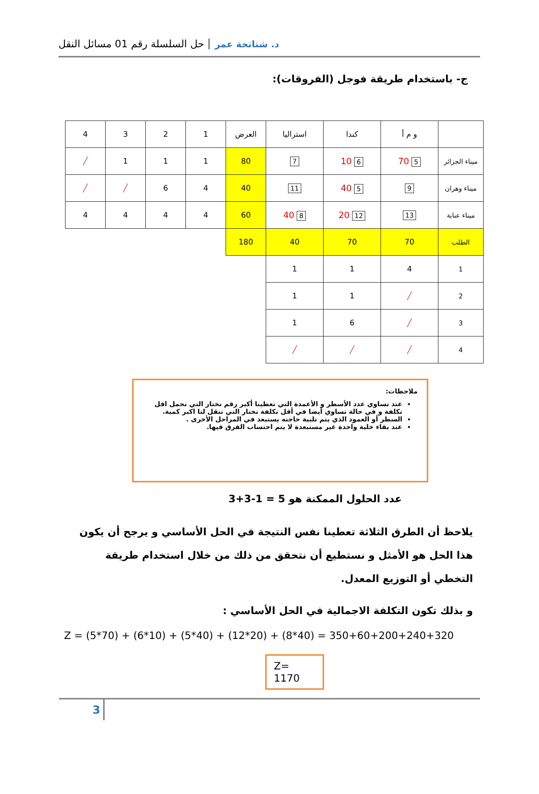د. شتاتحة عمر حل السلسلة رقم 01 مسائل النقل
ج- باستخدام طريقة فوجل (الفروقات):
| | و م أ | كندا | استراليا | العرض | 1 | 2 | 3 | 4 |
| ميناء الجزائر | 5 70 | 6 10 | 7 | 80 | 1 | 1 | 1 | ╱ |
| ميناء وهران | 9 | 5 40 | 11 | 40 | 4 | 6 | ╱ | ╱ |
| ميناء عنابة | 13 | 12 20 | 8 40 | 60 | 4 | 4 | 4 | 4 |
| الطلب | 70 | 70 | 40 | 180 | | | | |
| 1 | 4 | 1 | 1 | | | | | |
| 2 | ╱ | 1 | 1 | | | | | |
| 3 | ╱ | 6 | 1 | | | | | |
| 4 | ╱ | ╱ | ╱ | | | | | |
ملاحظات:
عند تساوي عدد الأسطر و الأعمدة التي تعطينا أكبر رقم نختار التي تحمل اقل تكلفة و في حالة تساوي أيضا في أقل تكلفة نختار التي تنقل لنا اكبر كمية.
السطر أو العمود الذي يتم تلبية حاجته يستبعد في المراحل الأخرى .
عند بقاء خلية واحدة غير مستبعدة لا يتم احتساب الفرق فيها.
عدد الحلول الممكنة هو 5 = 1-3+3
يلاحظ أن الطرق الثلاثة تعطينا نفس النتيجة في الحل الأساسي و يرجح أن يكون هذا الحل هو الأمثل و نستطيع أن نتحقق من ذلك من خلال استخدام طريقة التخطي أو التوزيع المعدل.
و بذلك تكون التكلفة الاجمالية في الحل الأساسي :
Z = (5*70) + (6*10) + (5*40) + (12*20) + (8*40) = 350+60+200+240+320
Z= 1170
3